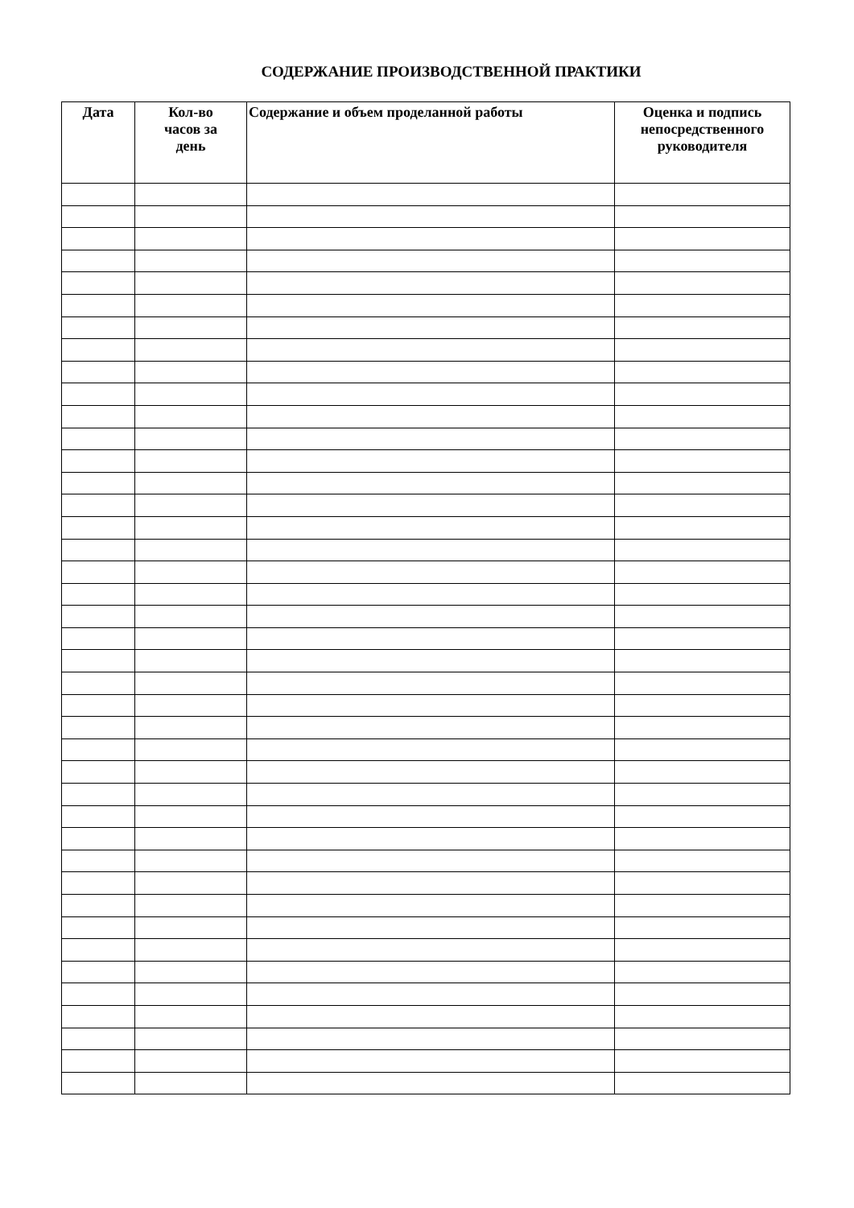СОДЕРЖАНИЕ ПРОИЗВОДСТВЕННОЙ ПРАКТИКИ
| Дата | Кол-во часов за день | Содержание и объем проделанной работы | Оценка и подпись непосредственного руководителя |
| --- | --- | --- | --- |